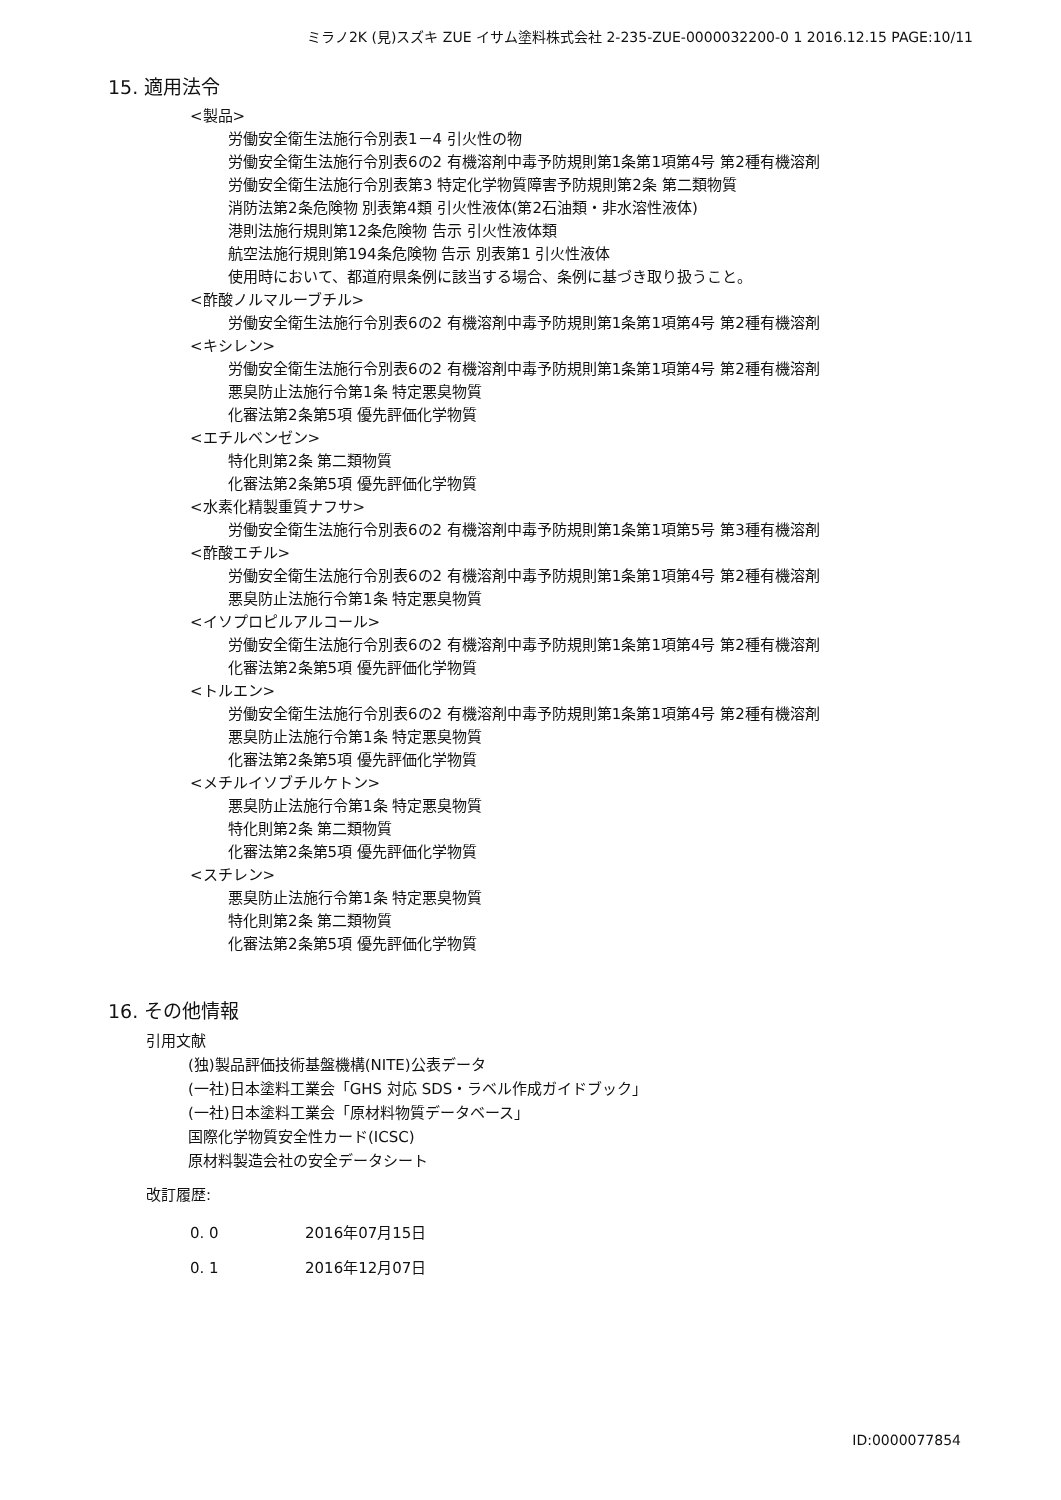ミラノ2K (見)スズキ ZUE イサム塗料株式会社 2-235-ZUE-0000032200-0 1 2016.12.15 PAGE:10/11
15. 適用法令
<製品>
労働安全衛生法施行令別表1－4 引火性の物
労働安全衛生法施行令別表6の2 有機溶剤中毒予防規則第1条第1項第4号 第2種有機溶剤
労働安全衛生法施行令別表第3 特定化学物質障害予防規則第2条 第二類物質
消防法第2条危険物 別表第4類 引火性液体(第2石油類・非水溶性液体)
港則法施行規則第12条危険物 告示 引火性液体類
航空法施行規則第194条危険物 告示 別表第1 引火性液体
使用時において、都道府県条例に該当する場合、条例に基づき取り扱うこと。
<酢酸ノルマルーブチル>
労働安全衛生法施行令別表6の2 有機溶剤中毒予防規則第1条第1項第4号 第2種有機溶剤
<キシレン>
労働安全衛生法施行令別表6の2 有機溶剤中毒予防規則第1条第1項第4号 第2種有機溶剤
悪臭防止法施行令第1条 特定悪臭物質
化審法第2条第5項 優先評価化学物質
<エチルベンゼン>
特化則第2条 第二類物質
化審法第2条第5項 優先評価化学物質
<水素化精製重質ナフサ>
労働安全衛生法施行令別表6の2 有機溶剤中毒予防規則第1条第1項第5号 第3種有機溶剤
<酢酸エチル>
労働安全衛生法施行令別表6の2 有機溶剤中毒予防規則第1条第1項第4号 第2種有機溶剤
悪臭防止法施行令第1条 特定悪臭物質
<イソプロピルアルコール>
労働安全衛生法施行令別表6の2 有機溶剤中毒予防規則第1条第1項第4号 第2種有機溶剤
化審法第2条第5項 優先評価化学物質
<トルエン>
労働安全衛生法施行令別表6の2 有機溶剤中毒予防規則第1条第1項第4号 第2種有機溶剤
悪臭防止法施行令第1条 特定悪臭物質
化審法第2条第5項 優先評価化学物質
<メチルイソブチルケトン>
悪臭防止法施行令第1条 特定悪臭物質
特化則第2条 第二類物質
化審法第2条第5項 優先評価化学物質
<スチレン>
悪臭防止法施行令第1条 特定悪臭物質
特化則第2条 第二類物質
化審法第2条第5項 優先評価化学物質
16. その他情報
引用文献
(独)製品評価技術基盤機構(NITE)公表データ
(一社)日本塗料工業会「GHS 対応 SDS・ラベル作成ガイドブック」
(一社)日本塗料工業会「原材料物質データベース」
国際化学物質安全性カード(ICSC)
原材料製造会社の安全データシート
改訂履歴:
0. 0 2016年07月15日
0. 1 2016年12月07日
ID:0000077854